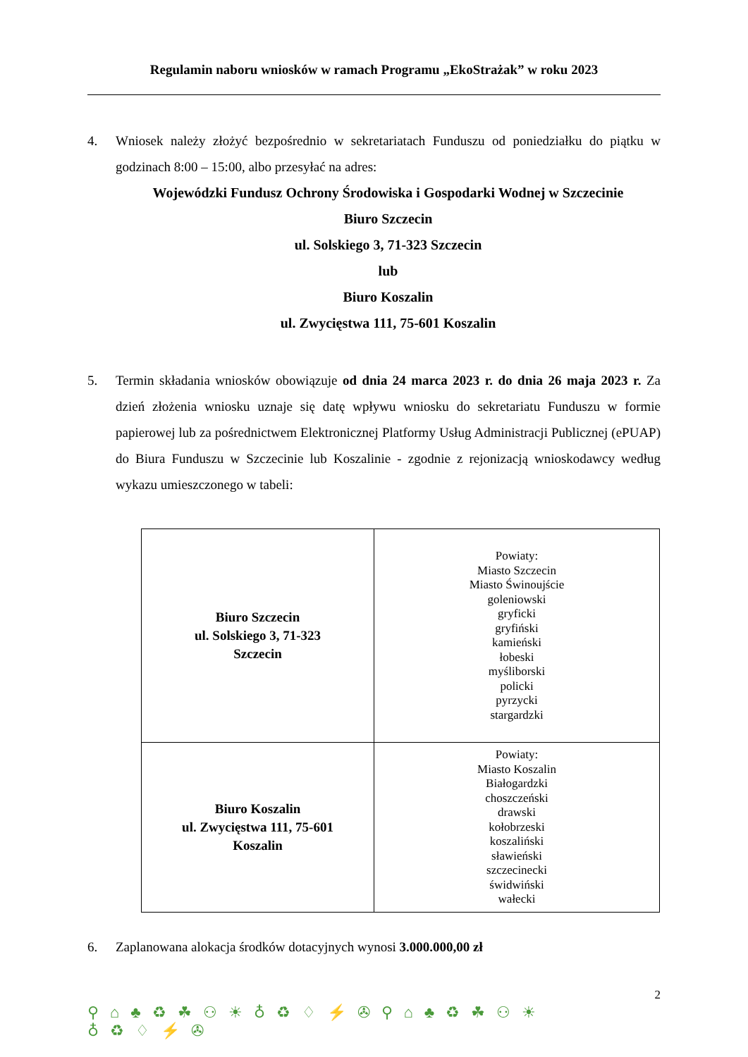Regulamin naboru wniosków w ramach Programu „EkoStrażak” w roku 2023
4. Wniosek należy złożyć bezpośrednio w sekretariatach Funduszu od poniedziałku do piątku w godzinach 8:00 – 15:00, albo przesyłać na adres:
Wojewódzki Fundusz Ochrony Środowiska i Gospodarki Wodnej w Szczecinie
Biuro Szczecin
ul. Solskiego 3, 71-323 Szczecin
lub
Biuro Koszalin
ul. Zwycięstwa 111, 75-601 Koszalin
5. Termin składania wniosków obowiązuje od dnia 24 marca 2023 r. do dnia 26 maja 2023 r. Za dzień złożenia wniosku uznaje się datę wpływu wniosku do sekretariatu Funduszu w formie papierowej lub za pośrednictwem Elektronicznej Platformy Usług Administracji Publicznej (ePUAP) do Biura Funduszu w Szczecinie lub Koszalinie - zgodnie z rejonizacją wnioskodawcy według wykazu umieszczonego w tabeli:
| Biuro Szczecin ul. Solskiego 3, 71-323 Szczecin | Powiaty: Miasto Szczecin Miasto Świnoujście goleniowski gryficki gryfiński kamieński łobeski myśliborski policki pyrzycki stargardzki |
| Biuro Koszalin ul. Zwycięstwa 111, 75-601 Koszalin | Powiaty: Miasto Koszalin Białogardzki choszczeński drawski kołobrzeski koszaliński sławieński szczecinecki świdwiński wałecki |
6. Zaplanowana alokacja środków dotacyjnych wynosi 3.000.000,00 zł
2
⚲⌂♣♻☘⚇☀♁♻♢⚡✇⚲⌂♣♻☘⚇☀♁♻♢⚡✇